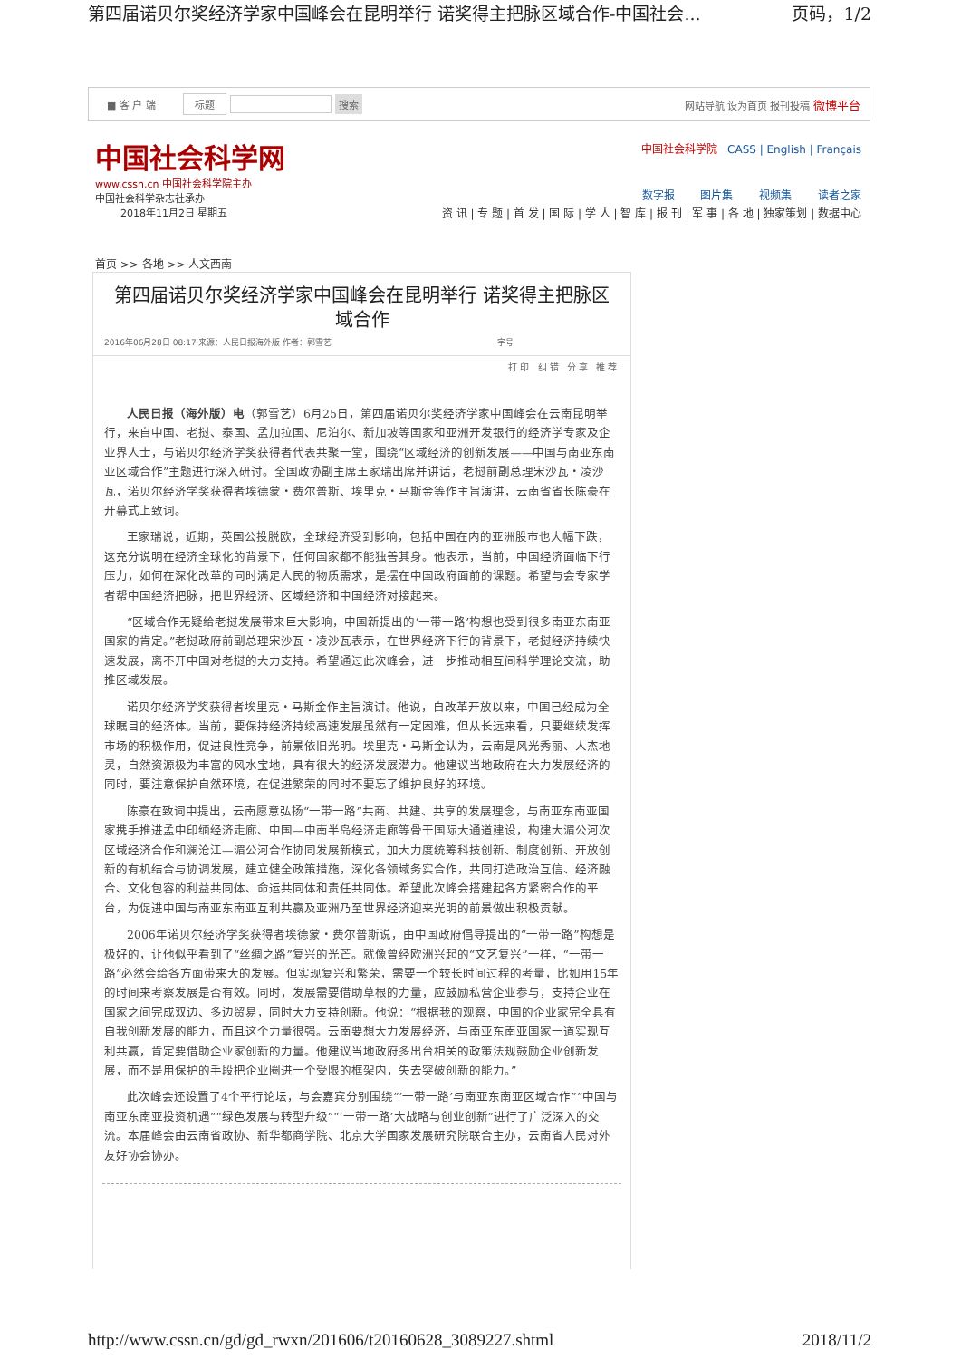第四届诺贝尔奖经济学家中国峰会在昆明举行 诺奖得主把脉区域合作-中国社会... 页码，1/2
■ 客 户 端 标题 搜索 网站导航 设为首页 报刊投稿 微博平台
中国社会科学网
www.cssn.cn 中国社会科学院主办
中国社会科学杂志社承办
2018年11月2日 星期五
中国社会科学院 CASS | English | Français
数字报 图片集 视频集 读者之家
资 讯 | 专 题 | 首 发 | 国 际 | 学 人 | 智 库 | 报 刊 | 军 事 | 各 地 | 独家策划 | 数据中心
首页 >> 各地 >> 人文西南
第四届诺贝尔奖经济学家中国峰会在昆明举行 诺奖得主把脉区域合作
2016年06月28日 08:17 来源：人民日报海外版 作者：郭雪艺 字号
打印 纠错 分享 推荐
人民日报（海外版）电（郭雪艺）6月25日，第四届诺贝尔奖经济学家中国峰会在云南昆明举行，来自中国、老挝、泰国、孟加拉国、尼泊尔、新加坡等国家和亚洲开发银行的经济学专家及企业界人士，与诺贝尔经济学奖获得者代表共聚一堂，围绕“区域经济的创新发展——中国与南亚东南亚区域合作”主题进行深入研讨。全国政协副主席王家瑞出席并讲话，老挝前副总理宋沙瓦・凌沙瓦，诺贝尔经济学奖获得者埃德蒙・费尔普斯、埃里克・马斯金等作主旨演讲，云南省省长陈豪在开幕式上致词。
王家瑞说，近期，英国公投脱欧，全球经济受到影响，包括中国在内的亚洲股市也大幅下跌，这充分说明在经济全球化的背景下，任何国家都不能独善其身。他表示，当前，中国经济面临下行压力，如何在深化改革的同时满足人民的物质需求，是摆在中国政府面前的课题。希望与会专家学者帮中国经济把脉，把世界经济、区域经济和中国经济对接起来。
“区域合作无疑给老挝发展带来巨大影响，中国新提出的‘一带一路’构想也受到很多南亚东南亚国家的肯定。”老挝政府前副总理宋沙瓦・凌沙瓦表示，在世界经济下行的背景下，老挝经济持续快速发展，离不开中国对老挝的大力支持。希望通过此次峰会，进一步推动相互间科学理论交流，助推区域发展。
诺贝尔经济学奖获得者埃里克・马斯金作主旨演讲。他说，自改革开放以来，中国已经成为全球瞩目的经济体。当前，要保持经济持续高速发展虽然有一定困难，但从长远来看，只要继续发挥市场的积极作用，促进良性竞争，前景依旧光明。埃里克・马斯金认为，云南是风光秀丽、人杰地灵，自然资源极为丰富的风水宝地，具有很大的经济发展潜力。他建议当地政府在大力发展经济的同时，要注意保护自然环境，在促进繁荣的同时不要忘了维护良好的环境。
陈豪在致词中提出，云南愿意弘扬“一带一路”共商、共建、共享的发展理念，与南亚东南亚国家携手推进孟中印缅经济走廊、中国—中南半岛经济走廊等骨干国际大通道建设，构建大湄公河次区域经济合作和澜沧江—湄公河合作协同发展新模式，加大力度统筹科技创新、制度创新、开放创新的有机结合与协调发展，建立健全政策措施，深化各领域务实合作，共同打造政治互信、经济融合、文化包容的利益共同体、命运共同体和责任共同体。希望此次峰会搭建起各方紧密合作的平台，为促进中国与南亚东南亚互利共赢及亚洲乃至世界经济迎来光明的前景做出积极贡献。
2006年诺贝尔经济学奖获得者埃德蒙・费尔普斯说，由中国政府倡导提出的“一带一路”构想是极好的，让他似乎看到了“丝绸之路”复兴的光芒。就像曾经欧洲兴起的“文艺复兴”一样，“一带一路”必然会给各方面带来大的发展。但实现复兴和繁荣，需要一个较长时间过程的考量，比如用15年的时间来考察发展是否有效。同时，发展需要借助草根的力量，应鼓励私营企业参与，支持企业在国家之间完成双边、多边贸易，同时大力支持创新。他说：“根据我的观察，中国的企业家完全具有自我创新发展的能力，而且这个力量很强。云南要想大力发展经济，与南亚东南亚国家一道实现互利共赢，肯定要借助企业家创新的力量。他建议当地政府多出台相关的政策法规鼓励企业创新发展，而不是用保护的手段把企业圈进一个受限的框架内，失去突破创新的能力。”
此次峰会还设置了4个平行论坛，与会嘉宾分别围绕“‘一带一路’与南亚东南亚区域合作”“中国与南亚东南亚投资机遇”“绿色发展与转型升级”“‘一带一路’大战略与创业创新”进行了广泛深入的交流。本届峰会由云南省政协、新华都商学院、北京大学国家发展研究院联合主办，云南省人民对外友好协会协办。
http://www.cssn.cn/gd/gd_rwxn/201606/t20160628_3089227.shtml 2018/11/2